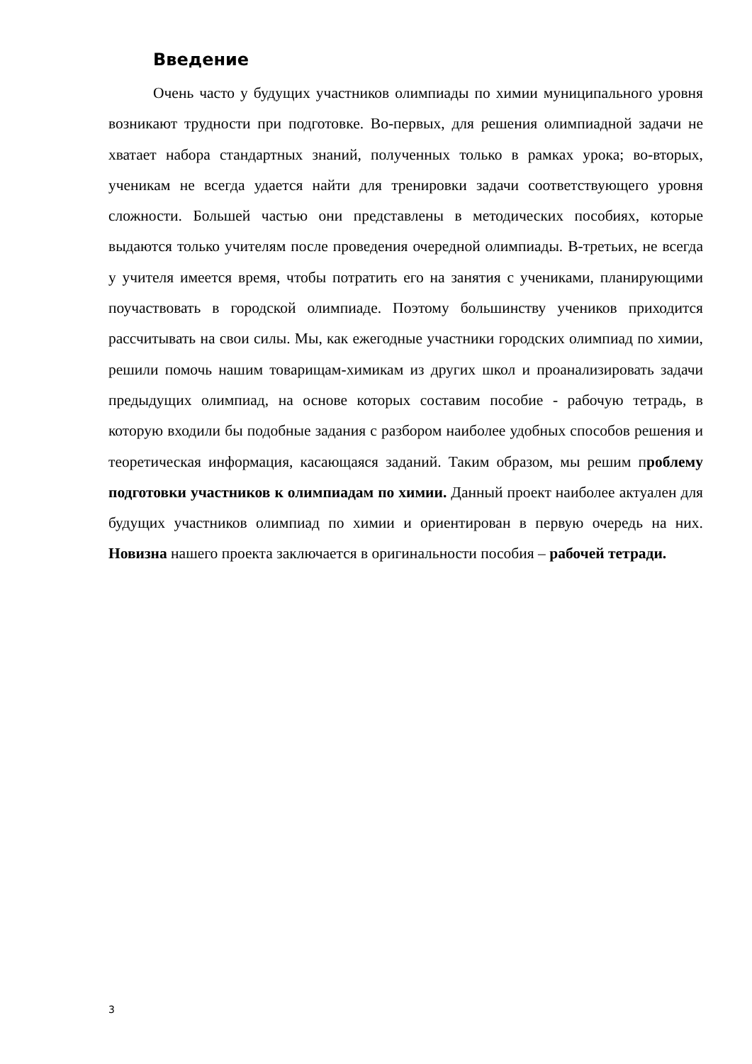Введение
Очень часто у будущих участников олимпиады по химии муниципального уровня возникают трудности при подготовке. Во-первых, для решения олимпиадной задачи не хватает набора стандартных знаний, полученных только в рамках урока; во-вторых, ученикам не всегда удается найти для тренировки задачи соответствующего уровня сложности. Большей частью они представлены в методических пособиях, которые выдаются только учителям после проведения очередной олимпиады. В-третьих, не всегда у учителя имеется время, чтобы потратить его на занятия с учениками, планирующими поучаствовать в городской олимпиаде. Поэтому большинству учеников приходится рассчитывать на свои силы. Мы, как ежегодные участники городских олимпиад по химии, решили помочь нашим товарищам-химикам из других школ и проанализировать задачи предыдущих олимпиад, на основе которых составим пособие - рабочую тетрадь, в которую входили бы подобные задания с разбором наиболее удобных способов решения и теоретическая информация, касающаяся заданий. Таким образом, мы решим проблему подготовки участников к олимпиадам по химии. Данный проект наиболее актуален для будущих участников олимпиад по химии и ориентирован в первую очередь на них. Новизна нашего проекта заключается в оригинальности пособия – рабочей тетради.
3